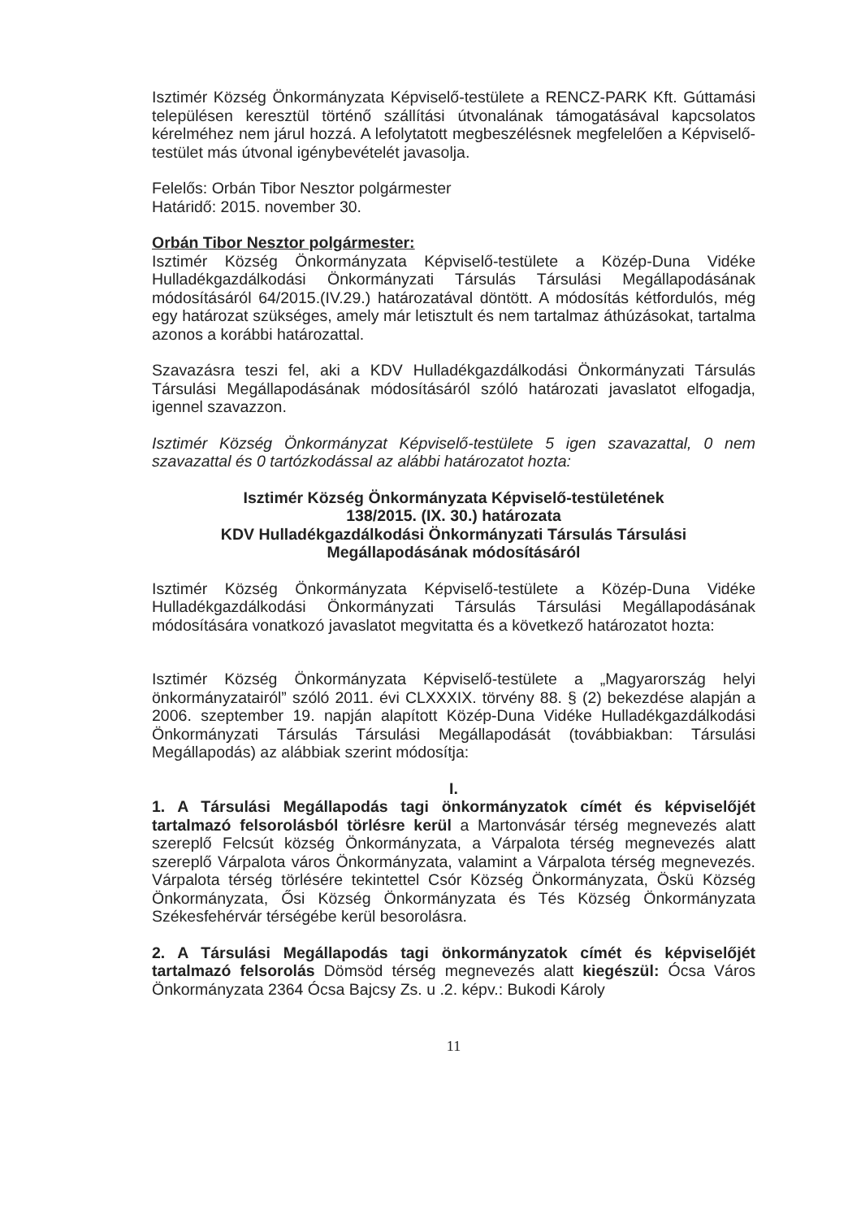Isztimér Község Önkormányzata Képviselő-testülete a RENCZ-PARK Kft. Gúttamási településen keresztül történő szállítási útvonalának támogatásával kapcsolatos kérelméhez nem járul hozzá. A lefolytatott megbeszélésnek megfelelően a Képviselő-testület más útvonal igénybevételét javasolja.
Felelős: Orbán Tibor Nesztor polgármester
Határidő: 2015. november 30.
Orbán Tibor Nesztor polgármester:
Isztimér Község Önkormányzata Képviselő-testülete a Közép-Duna Vidéke Hulladékgazdálkodási Önkormányzati Társulás Társulási Megállapodásának módosításáról 64/2015.(IV.29.) határozatával döntött. A módosítás kétfordulós, még egy határozat szükséges, amely már letisztult és nem tartalmaz áthúzásokat, tartalma azonos a korábbi határozattal.
Szavazásra teszi fel, aki a KDV Hulladékgazdálkodási Önkormányzati Társulás Társulási Megállapodásának módosításáról szóló határozati javaslatot elfogadja, igennel szavazzon.
Isztimér Község Önkormányzat Képviselő-testülete 5 igen szavazattal, 0 nem szavazattal és 0 tartózkodással az alábbi határozatot hozta:
Isztimér Község Önkormányzata Képviselő-testületének
138/2015. (IX. 30.) határozata
KDV Hulladékgazdálkodási Önkormányzati Társulás Társulási
Megállapodásának módosításáról
Isztimér Község Önkormányzata Képviselő-testülete a Közép-Duna Vidéke Hulladékgazdálkodási Önkormányzati Társulás Társulási Megállapodásának módosítására vonatkozó javaslatot megvitatta és a következő határozatot hozta:
Isztimér Község Önkormányzata Képviselő-testülete a „Magyarország helyi önkormányzatairól” szóló 2011. évi CLXXXIX. törvény 88. § (2) bekezdése alapján a 2006. szeptember 19. napján alapított Közép-Duna Vidéke Hulladékgazdálkodási Önkormányzati Társulás Társulási Megállapodását (továbbiakban: Társulási Megállapodás) az alábbiak szerint módosítja:
I.
1. A Társulási Megállapodás tagi önkormányzatok címét és képviselőjét tartalmazó felsorolásból törlésre kerül a Martonvásár térség megnevezés alatt szereplő Felcsút község Önkormányzata, a Várpalota térség megnevezés alatt szereplő Várpalota város Önkormányzata, valamint a Várpalota térség megnevezés. Várpalota térség törlésére tekintettel Csór Község Önkormányzata, Öskü Község Önkormányzata, Ősi Község Önkormányzata és Tés Község Önkormányzata Székesfehérvár térségébe kerül besorolásra.
2. A Társulási Megállapodás tagi önkormányzatok címét és képviselőjét tartalmazó felsorolás Dömsöd térség megnevezés alatt kiegészül: Ócsa Város Önkormányzata 2364 Ócsa Bajcsy Zs. u .2. képv.: Bukodi Károly
11